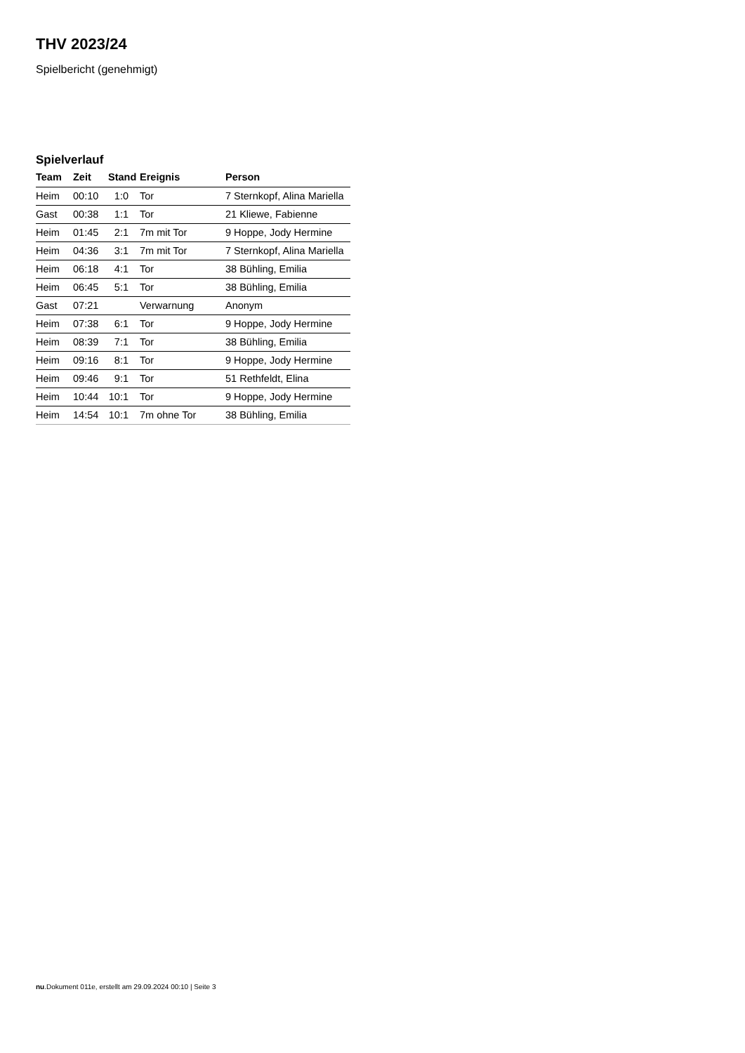THV 2023/24
Spielbericht (genehmigt)
Spielverlauf
| Team | Zeit | Stand | Ereignis | Person |
| --- | --- | --- | --- | --- |
| Heim | 00:10 | 1:0 | Tor | 7 Sternkopf, Alina Mariella |
| Gast | 00:38 | 1:1 | Tor | 21 Kliewe, Fabienne |
| Heim | 01:45 | 2:1 | 7m mit Tor | 9 Hoppe, Jody Hermine |
| Heim | 04:36 | 3:1 | 7m mit Tor | 7 Sternkopf, Alina Mariella |
| Heim | 06:18 | 4:1 | Tor | 38 Bühling, Emilia |
| Heim | 06:45 | 5:1 | Tor | 38 Bühling, Emilia |
| Gast | 07:21 | | Verwarnung | Anonym |
| Heim | 07:38 | 6:1 | Tor | 9 Hoppe, Jody Hermine |
| Heim | 08:39 | 7:1 | Tor | 38 Bühling, Emilia |
| Heim | 09:16 | 8:1 | Tor | 9 Hoppe, Jody Hermine |
| Heim | 09:46 | 9:1 | Tor | 51 Rethfeldt, Elina |
| Heim | 10:44 | 10:1 | Tor | 9 Hoppe, Jody Hermine |
| Heim | 14:54 | 10:1 | 7m ohne Tor | 38 Bühling, Emilia |
nu.Dokument 011e, erstellt am 29.09.2024 00:10 | Seite 3